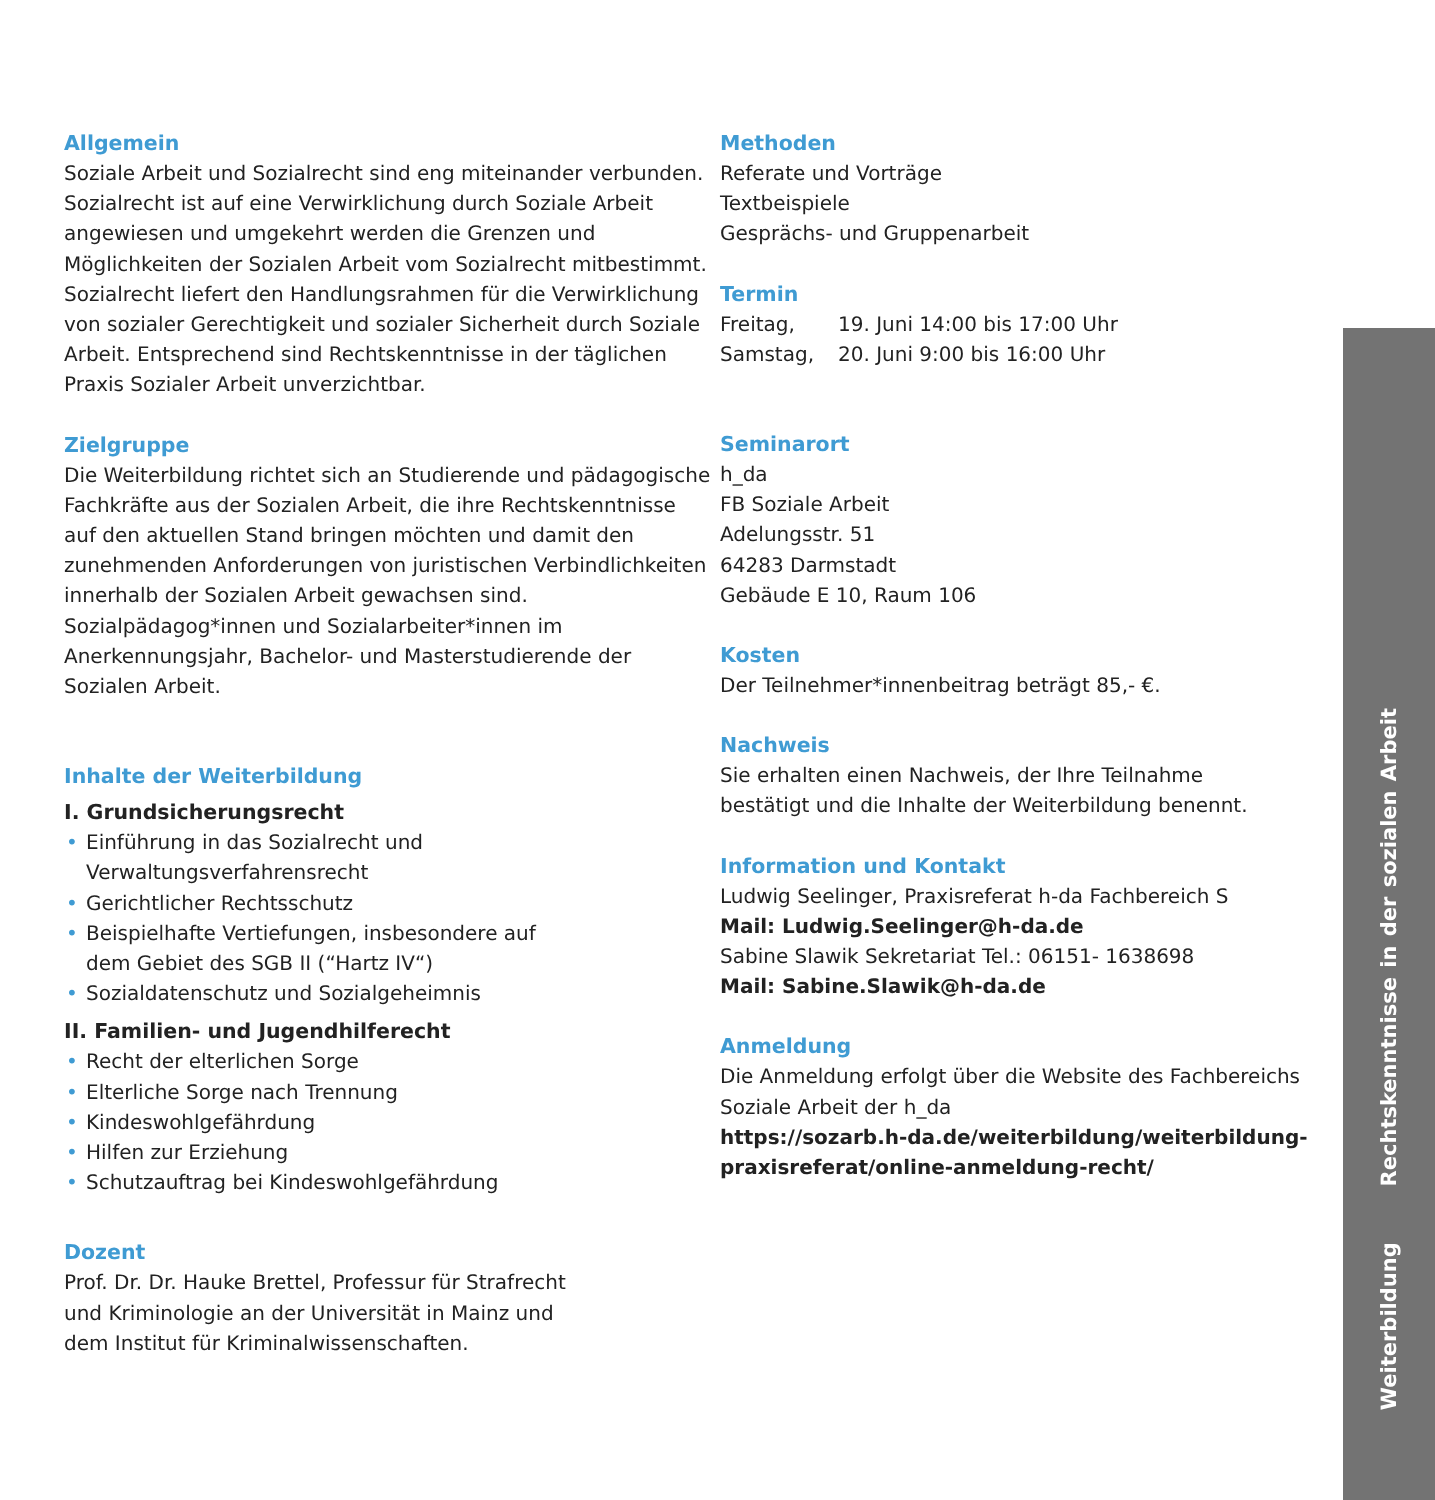Allgemein
Soziale Arbeit und Sozialrecht sind eng miteinander verbunden. Sozialrecht ist auf eine Verwirklichung durch Soziale Arbeit angewiesen und umgekehrt werden die Grenzen und Möglichkeiten der Sozialen Arbeit vom Sozialrecht mitbestimmt. Sozialrecht liefert den Hand­lungsrahmen für die Verwirklichung von sozialer Ge­rechtigkeit und sozialer Sicherheit durch Soziale Arbeit. Entsprechend sind Rechtskenntnisse in der täglichen Praxis Sozialer Arbeit unverzichtbar.
Zielgruppe
Die Weiterbildung richtet sich an Studierende und pädagogische Fachkräfte aus der Sozialen Arbeit, die ihre Rechtskenntnisse auf den aktuellen Stand bringen möchten und damit den zunehmenden Anforderungen von juristischen Verbindlichkeiten innerhalb der Sozi­alen Arbeit gewachsen sind. Sozialpädagog*innen und Sozialarbeiter*innen im Anerkennungsjahr, Bachelor- und Masterstudierende der Sozialen Arbeit.
Inhalte der Weiterbildung
I. Grundsicherungsrecht
• Einführung in das Sozialrecht und
Verwaltungsverfahrensrecht
• Gerichtlicher Rechtsschutz
• Beispielhafte Vertiefungen, insbesondere auf
dem Gebiet des SGB II (“Hartz IV“)
• Sozialdatenschutz und Sozialgeheimnis
II. Familien- und Jugendhilferecht
• Recht der elterlichen Sorge
• Elterliche Sorge nach Trennung
• Kindeswohlgefährdung
• Hilfen zur Erziehung
• Schutzauftrag bei Kindeswohlgefährdung
Dozent
Prof. Dr. Dr. Hauke Brettel, Professur für Strafrecht
und Kriminologie an der Universität in Mainz und
dem Institut für Kriminalwissenschaften.
Methoden
Referate und Vorträge
Textbeispiele
Gesprächs- und Gruppenarbeit
Termin
| Freitag, | 19. Juni 14:00 bis 17:00 Uhr |
| Samstag, | 20. Juni 9:00 bis 16:00 Uhr |
Seminarort
h_da
FB Soziale Arbeit
Adelungsstr. 51
64283 Darmstadt
Gebäude E 10, Raum 106
Kosten
Der Teilnehmer*innenbeitrag beträgt 85,- €.
Nachweis
Sie erhalten einen Nachweis, der Ihre Teilnahme
bestätigt und die Inhalte der Weiterbildung benennt.
Information und Kontakt
Ludwig Seelinger, Praxisreferat h-da Fachbereich S
Mail: Ludwig.Seelinger@h-da.de
Sabine Slawik Sekretariat Tel.: 06151- 1638698
Mail: Sabine.Slawik@h-da.de
Anmeldung
Die Anmeldung erfolgt über die Website des Fach­bereichs Soziale Arbeit der h_da
https://sozarb.h-da.de/weiterbildung/weiterbildung-praxisreferat/online-anmeldung-recht/
Weiterbildung Rechtskenntnisse in der sozialen Arbeit